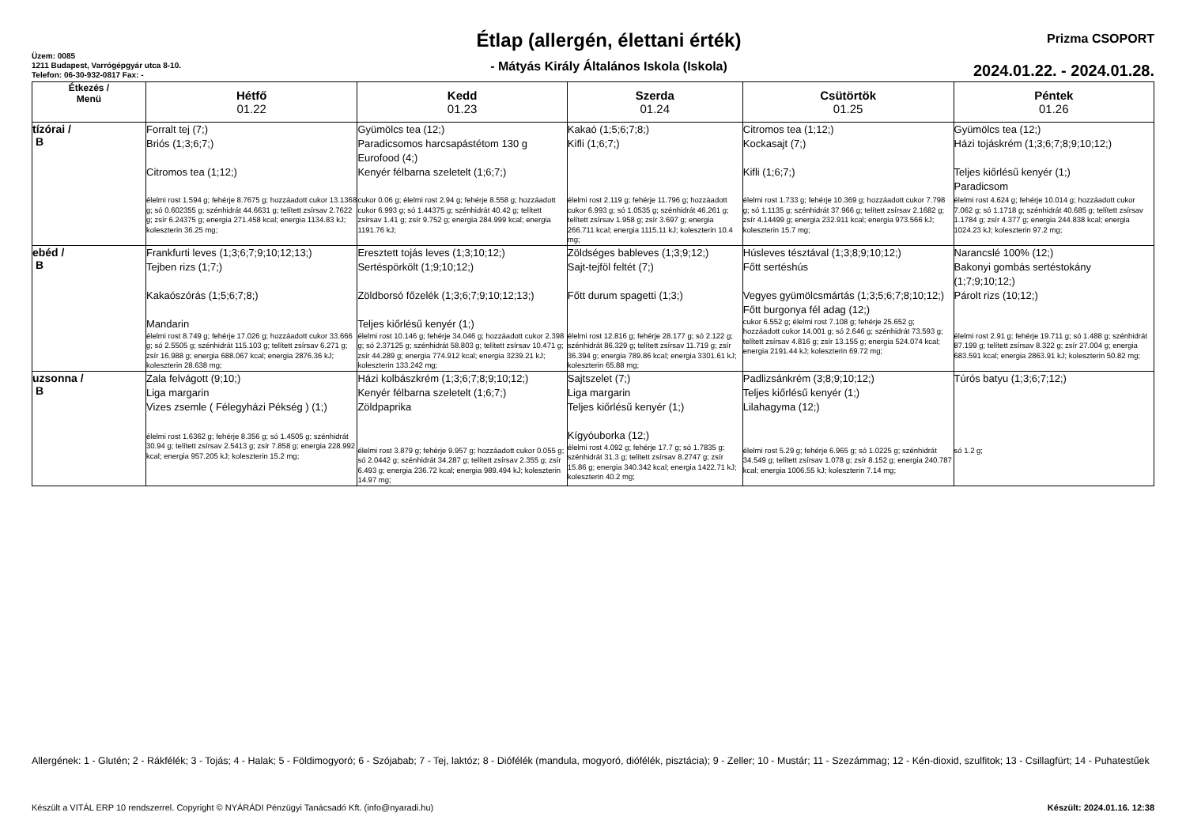Üzem: 0085
1211 Budapest, Varrógépgyár utca 8-10.
Telefon: 06-30-932-0817 Fax: -
Étlap (allergén, élettani érték)
- Mátyás Király Általános Iskola (Iskola)
Prizma CSOPORT
2024.01.22. - 2024.01.28.
| Étkezés / Menü | Hétfő 01.22 | Kedd 01.23 | Szerda 01.24 | Csütörtök 01.25 | Péntek 01.26 |
| --- | --- | --- | --- | --- | --- |
| tízórai / B | Forralt tej (7;) Briós (1;3;6;7;) Citromos tea (1;12;) élelmi rost 1.594 g; fehérje 8.7675 g; hozzáadott cukor 13.1368 g; só 0.602355 g; szénhidrát 44.6631 g; telített zsírsav 2.7622 g; zsír 6.24375 g; energia 271.458 kcal; energia 1134.83 kJ; koleszterin 36.25 mg; | Gyümölcs tea (12;) Paradicsomos harcsapástétom 130 g Eurofood (4;) Kenyér félbarna szeletelt (1;6;7;) cukor 0.06 g; élelmi rost 2.94 g; fehérje 8.558 g; hozzáadott cukor 6.993 g; só 1.44375 g; szénhidrát 40.42 g; telített zsírsav 1.41 g; zsír 9.752 g; energia 284.999 kcal; energia 1191.76 kJ; | Kakaó (1;5;6;7;8;) Kifli (1;6;7;) élelmi rost 2.119 g; fehérje 11.796 g; hozzáadott cukor 6.993 g; só 1.0535 g; szénhidrát 46.261 g; telített zsírsav 1.958 g; zsír 3.697 g; energia 266.711 kcal; energia 1115.11 kJ; koleszterin 10.4 mg; | Citromos tea (1;12;) Kockasajt (7;) Kifli (1;6;7;) élelmi rost 1.733 g; fehérje 10.369 g; hozzáadott cukor 7.798 g; só 1.1135 g; szénhidrát 37.966 g; telített zsírsav 2.1682 g; zsír 4.14499 g; energia 232.911 kcal; energia 973.566 kJ; koleszterin 15.7 mg; | Gyümölcs tea (12;) Házi tojáskrém (1;3;6;7;8;9;10;12;) Teljes kiőrlésű kenyér (1;) Paradicsom élelmi rost 4.624 g; fehérje 10.014 g; hozzáadott cukor 7.062 g; só 1.1718 g; szénhidrát 40.685 g; telített zsírsav 1.1784 g; zsír 4.377 g; energia 244.838 kcal; energia 1024.23 kJ; koleszterin 97.2 mg; |
| ebéd / B | Frankfurti leves (1;3;6;7;9;10;12;13;) Tejben rizs (1;7;) Kakaószórás (1;5;6;7;8;) Mandarin élelmi rost 8.749 g; fehérje 17.026 g; hozzáadott cukor 33.666 g; só 2.5505 g; szénhidrát 115.103 g; telített zsírsav 6.271 g; zsír 16.988 g; energia 688.067 kcal; energia 2876.36 kJ; koleszterin 28.638 mg; | Eresztett tojás leves (1;3;10;12;) Sertéspörkölt (1;9;10;12;) Zöldborsó főzelék (1;3;6;7;9;10;12;13;) Teljes kiőrlésű kenyér (1;) élelmi rost 10.146 g; fehérje 34.046 g; hozzáadott cukor 2.398 g; só 2.37125 g; szénhidrát 58.803 g; telített zsírsav 10.471 g; zsír 44.289 g; energia 774.912 kcal; energia 3239.21 kJ; koleszterin 133.242 mg; | Zöldséges bableves (1;3;9;12;) Sajt-tejföl feltét (7;) Főtt durum spagetti (1;3;) élelmi rost 12.816 g; fehérje 28.177 g; só 2.122 g; szénhidrát 86.329 g; telített zsírsav 11.719 g; zsír 36.394 g; energia 789.86 kcal; energia 3301.61 kJ; koleszterin 65.88 mg; | Húsleves tésztával (1;3;8;9;10;12;) Főtt sertéshús Vegyes gyümölcsmártás (1;3;5;6;7;8;10;12;) Főtt burgonya fél adag (12;) cukor 6.552 g; élelmi rost 7.108 g; fehérje 25.652 g; hozzáadott cukor 14.001 g; só 2.646 g; szénhidrát 73.593 g; telített zsírsav 4.816 g; zsír 13.155 g; energia 524.074 kcal; energia 2191.44 kJ; koleszterin 69.72 mg; | Narancslé 100% (12;) Bakonyi gombás sertéstokány (1;7;9;10;12;) Párolt rizs (10;12;) élelmi rost 2.91 g; fehérje 19.711 g; só 1.488 g; szénhidrát 87.199 g; telített zsírsav 8.322 g; zsír 27.004 g; energia 683.591 kcal; energia 2863.91 kJ; koleszterin 50.82 mg; |
| uzsonna / B | Zala felvágott (9;10;) Liga margarin Vizes zsemle ( Félegyházi Pékség ) (1;) élelmi rost 1.6362 g; fehérje 8.356 g; só 1.4505 g; szénhidrát 30.94 g; telített zsírsav 2.5413 g; zsír 7.858 g; energia 228.992 kcal; energia 957.205 kJ; koleszterin 15.2 mg; | Házi kolbászkrém (1;3;6;7;8;9;10;12;) Kenyér félbarna szeletelt (1;6;7;) Zöldpaprika élelmi rost 3.879 g; fehérje 9.957 g; hozzáadott cukor 0.055 g; só 2.0442 g; szénhidrát 34.287 g; telített zsírsav 2.355 g; zsír 6.493 g; energia 236.72 kcal; energia 989.494 kJ; koleszterin 14.97 mg; | Sajtszelet (7;) Liga margarin Teljes kiőrlésű kenyér (1;) Kígyóuborka (12;) élelmi rost 4.092 g; fehérje 17.7 g; só 1.7835 g; szénhidrát 31.3 g; telített zsírsav 8.2747 g; zsír 15.86 g; energia 340.342 kcal; energia 1422.71 kJ; koleszterin 40.2 mg; | Padlizsánkrém (3;8;9;10;12;) Teljes kiőrlésű kenyér (1;) Lilahagyma (12;) élelmi rost 5.29 g; fehérje 6.965 g; só 1.0225 g; szénhidrát 34.549 g; telített zsírsav 1.078 g; zsír 8.152 g; energia 240.787 kcal; energia 1006.55 kJ; koleszterin 7.14 mg; | Túrós batyu (1;3;6;7;12;) só 1.2 g; |
Allergének: 1 - Glutén; 2 - Rákfélék; 3 - Tojás; 4 - Halak; 5 - Földimogyoró; 6 - Szójabab; 7 - Tej, laktóz; 8 - Diófélék (mandula, mogyoró, diófélék, pisztácia); 9 - Zeller; 10 - Mustár; 11 - Szezámmag; 12 - Kén-dioxid, szulfitok; 13 - Csillagfürt; 14 - Puhatestűek
Készült a VITÁL ERP 10 rendszerrel. Copyright © NYÁRÁDI Pénzügyi Tanácsadó Kft. (info@nyaradi.hu) Készült: 2024.01.16. 12:38